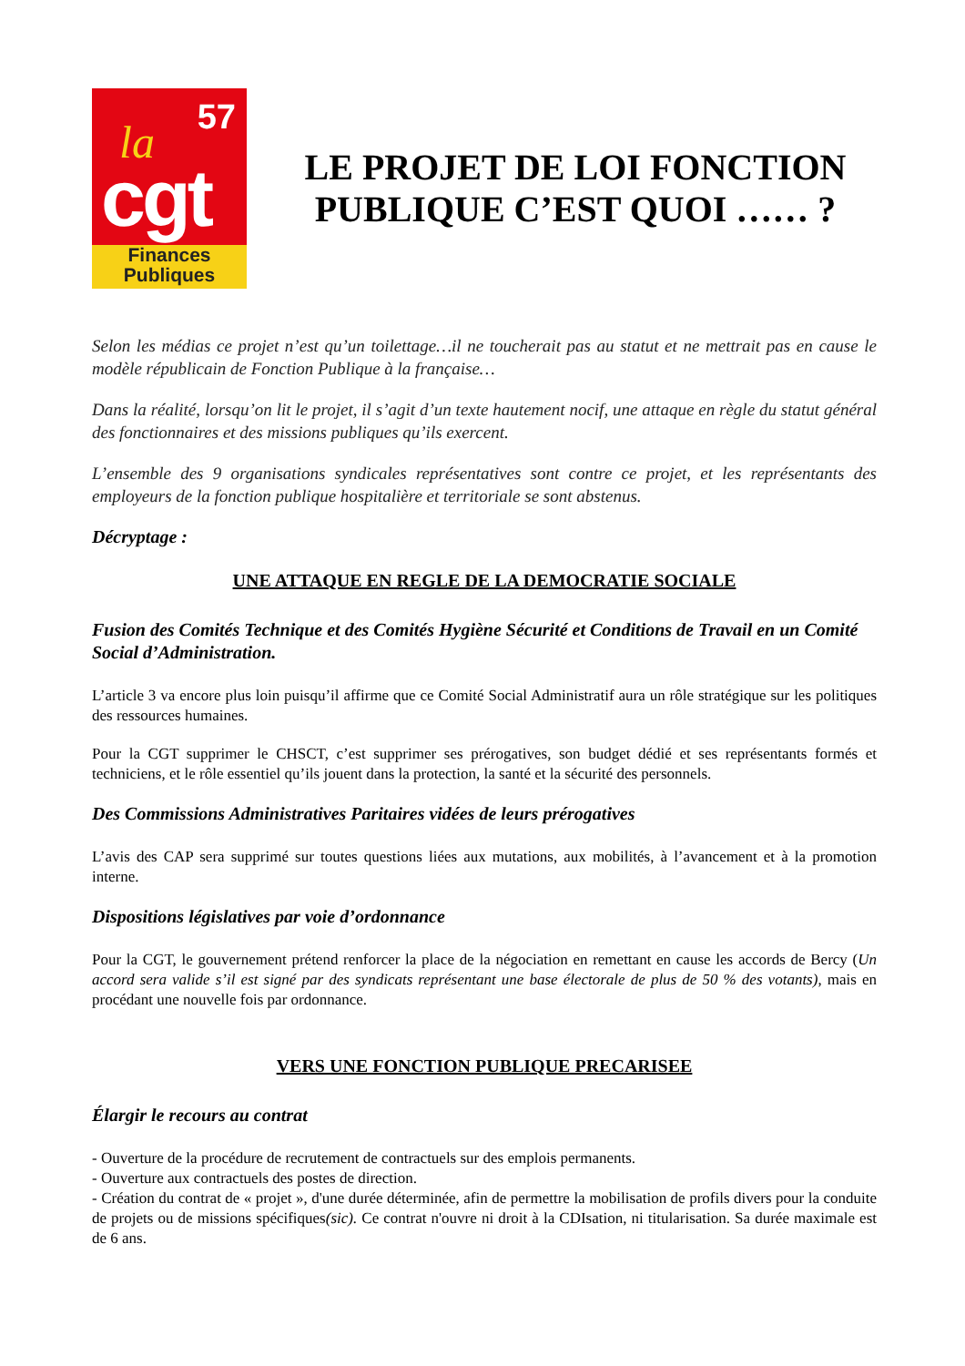57 la
cgt
Finances
Publiques
LE PROJET DE LOI FONCTION PUBLIQUE C’EST QUOI …… ?
Selon les médias ce projet n’est qu’un toilettage…il ne toucherait pas au statut et ne mettrait pas en cause le modèle républicain de Fonction Publique à la française…
Dans la réalité, lorsqu’on lit le projet, il s’agit d’un texte hautement nocif, une attaque en règle du statut général des fonctionnaires et des missions publiques qu’ils exercent.
L’ensemble des 9 organisations syndicales représentatives sont contre ce projet, et les représentants des employeurs de la fonction publique hospitalière et territoriale se sont abstenus.
Décryptage :
UNE ATTAQUE EN REGLE DE LA DEMOCRATIE SOCIALE
Fusion des Comités Technique et des Comités Hygiène Sécurité et Conditions de Travail en un Comité Social d’Administration.
L’article 3 va encore plus loin puisqu’il affirme que ce Comité Social Administratif aura un rôle stratégique sur les politiques des ressources humaines.
Pour la CGT supprimer le CHSCT, c’est supprimer ses prérogatives, son budget dédié et ses représentants formés et techniciens, et le rôle essentiel qu’ils jouent dans la protection, la santé et la sécurité des personnels.
Des Commissions Administratives Paritaires vidées de leurs prérogatives
L’avis des CAP sera supprimé sur toutes questions liées aux mutations, aux mobilités, à l’avancement et à la promotion interne.
Dispositions législatives par voie d’ordonnance
Pour la CGT, le gouvernement prétend renforcer la place de la négociation en remettant en cause les accords de Bercy (Un accord sera valide s’il est signé par des syndicats représentant une base électorale de plus de 50 % des votants), mais en procédant une nouvelle fois par ordonnance.
VERS UNE FONCTION PUBLIQUE PRECARISEE
Élargir le recours au contrat
- Ouverture de la procédure de recrutement de contractuels sur des emplois permanents.
- Ouverture aux contractuels des postes de direction.
- Création du contrat de « projet », d'une durée déterminée, afin de permettre la mobilisation de profils divers pour la conduite de projets ou de missions spécifiques(sic). Ce contrat n'ouvre ni droit à la CDIsation, ni titularisation. Sa durée maximale est de 6 ans.